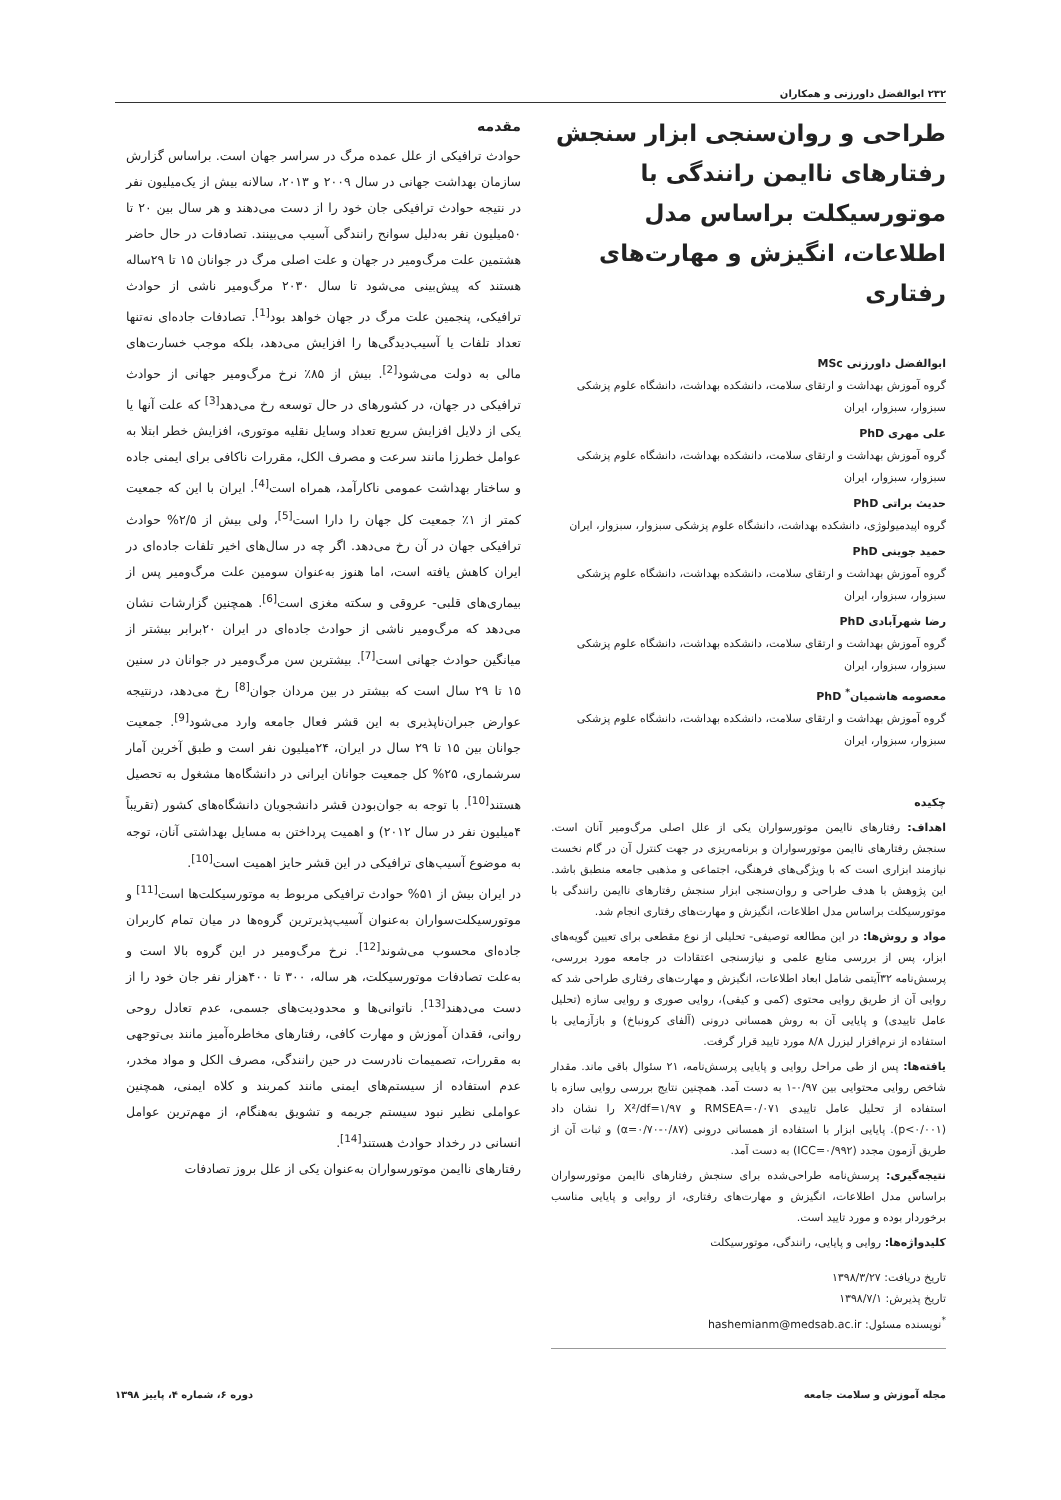۲۳۲ ابوالفضل داورزنی و همکاران
طراحی و روان‌سنجی ابزار سنجش رفتارهای ناایمن رانندگی با موتورسیکلت براساس مدل اطلاعات، انگیزش و مهارت‌های رفتاری
ابوالفضل داورزنی MSc
گروه آموزش بهداشت و ارتقای سلامت، دانشکده بهداشت، دانشگاه علوم پزشکی سبزوار، سبزوار، ایران
علی مهری PhD
گروه آموزش بهداشت و ارتقای سلامت، دانشکده بهداشت، دانشگاه علوم پزشکی سبزوار، سبزوار، ایران
حدیث براتی PhD
گروه اپیدمیولوژی، دانشکده بهداشت، دانشگاه علوم پزشکی سبزوار، سبزوار، ایران
حمید جوینی PhD
گروه آموزش بهداشت و ارتقای سلامت، دانشکده بهداشت، دانشگاه علوم پزشکی سبزوار، سبزوار، ایران
رضا شهرآبادی PhD
گروه آموزش بهداشت و ارتقای سلامت، دانشکده بهداشت، دانشگاه علوم پزشکی سبزوار، سبزوار، ایران
معصومه هاشمیان<sup>*</sup> PhD
گروه آموزش بهداشت و ارتقای سلامت، دانشکده بهداشت، دانشگاه علوم پزشکی سبزوار، سبزوار، ایران
چکیده
اهداف: رفتارهای ناایمن موتورسواران یکی از علل اصلی مرگ‌ومیر آنان است. سنجش رفتارهای ناایمن موتورسواران و برنامه‌ریزی در جهت کنترل آن در گام نخست نیازمند ابزاری است که با ویژگی‌های فرهنگی، اجتماعی و مذهبی جامعه منطبق باشد. این پژوهش با هدف طراحی و روان‌سنجی ابزار سنجش رفتارهای ناایمن رانندگی با موتورسیکلت براساس مدل اطلاعات، انگیزش و مهارت‌های رفتاری انجام شد.
مواد و روش‌ها: در این مطالعه توصیفی- تحلیلی از نوع مقطعی برای تعیین گویه‌های ابزار، پس از بررسی منابع علمی و نیازسنجی اعتقادات در جامعه مورد بررسی، پرسش‌نامه ۳۲آیتمی شامل ابعاد اطلاعات، انگیزش و مهارت‌های رفتاری طراحی شد که روایی آن از طریق روایی محتوی (کمی و کیفی)، روایی صوری و روایی سازه (تحلیل عامل تاییدی) و پایایی آن به روش همسانی درونی (آلفای کرونباخ) و بازآزمایی با استفاده از نرم‌افزار لیزرل ۸/۸ مورد تایید قرار گرفت.
یافته‌ها: پس از طی مراحل روایی و پایایی پرسش‌نامه، ۲۱ سئوال باقی ماند. مقدار شاخص روایی محتوایی بین ۰/۹۷-۱ به دست آمد. همچنین نتایج بررسی روایی سازه با استفاده از تحلیل عامل تاییدی RMSEA=۰/۰۷۱ و X²/df=۱/۹۷ را نشان داد (p<۰/۰۰۱). پایایی ابزار با استفاده از همسانی درونی (α=۰/۷۰-۰/۸۷) و ثبات آن از طریق آزمون مجدد (ICC=۰/۹۹۲) به دست آمد.
نتیجه‌گیری: پرسش‌نامه طراحی‌شده برای سنجش رفتارهای ناایمن موتورسواران براساس مدل اطلاعات، انگیزش و مهارت‌های رفتاری، از روایی و پایایی مناسب برخوردار بوده و مورد تایید است.
کلیدواژه‌ها: روایی و پایایی، رانندگی، موتورسیکلت
تاریخ دریافت: ۱۳۹۸/۳/۲۷
تاریخ پذیرش: ۱۳۹۸/۷/۱
<sup>*</sup> نویسنده مسئول: hashemianm@medsab.ac.ir
مقدمه
حوادث ترافیکی از علل عمده مرگ در سراسر جهان است. براساس گزارش سازمان بهداشت جهانی در سال ۲۰۰۹ و ۲۰۱۳، سالانه بیش از یک‌میلیون نفر در نتیجه حوادث ترافیکی جان خود را از دست می‌دهند و هر سال بین ۲۰ تا ۵۰میلیون نفر به‌دلیل سوانح رانندگی آسیب می‌بینند. تصادفات در حال حاضر هشتمین علت مرگ‌ومیر در جهان و علت اصلی مرگ در جوانان ۱۵ تا ۲۹ساله هستند که پیش‌بینی می‌شود تا سال ۲۰۳۰ مرگ‌ومیر ناشی از حوادث ترافیکی، پنجمین علت مرگ در جهان خواهد بود<sup>[1]</sup>. تصادفات جاده‌ای نه‌تنها تعداد تلفات یا آسیب‌دیدگی‌ها را افزایش می‌دهد، بلکه موجب خسارت‌های مالی به دولت می‌شود<sup>[2]</sup>. بیش از ۸۵٪ نرخ مرگ‌ومیر جهانی از حوادث ترافیکی در جهان، در کشورهای در حال توسعه رخ می‌دهد<sup>[3]</sup> که علت آنها یا یکی از دلایل افزایش سریع تعداد وسایل نقلیه موتوری، افزایش خطر ابتلا به عوامل خطرزا مانند سرعت و مصرف الکل، مقررات ناکافی برای ایمنی جاده و ساختار بهداشت عمومی ناکارآمد، همراه است<sup>[4]</sup>. ایران با این که جمعیت کمتر از ۱٪ جمعیت کل جهان را دارا است<sup>[5]</sup>، ولی بیش از ۲/۵% حوادث ترافیکی جهان در آن رخ می‌دهد. اگر چه در سال‌های اخیر تلفات جاده‌ای در ایران کاهش یافته است، اما هنوز به‌عنوان سومین علت مرگ‌ومیر پس از بیماری‌های قلبی- عروقی و سکته مغزی است<sup>[6]</sup>. همچنین گزارشات نشان می‌دهد که مرگ‌ومیر ناشی از حوادث جاده‌ای در ایران ۲۰برابر بیشتر از میانگین حوادث جهانی است<sup>[7]</sup>. بیشترین سن مرگ‌ومیر در جوانان در سنین ۱۵ تا ۲۹ سال است که بیشتر در بین مردان جوان<sup>[8]</sup> رخ می‌دهد، درنتیجه عوارض جبران‌ناپذیری به این قشر فعال جامعه وارد می‌شود<sup>[9]</sup>. جمعیت جوانان بین ۱۵ تا ۲۹ سال در ایران، ۲۴میلیون نفر است و طبق آخرین آمار سرشماری، ۲۵% کل جمعیت جوانان ایرانی در دانشگاه‌ها مشغول به تحصیل هستند<sup>[10]</sup>. با توجه به جوان‌بودن قشر دانشجویان دانشگاه‌های کشور (تقریباً ۴میلیون نفر در سال ۲۰۱۲) و اهمیت پرداختن به مسایل بهداشتی آنان، توجه به موضوع آسیب‌های ترافیکی در این قشر حایز اهمیت است<sup>[10]</sup>.
در ایران بیش از ۵۱% حوادث ترافیکی مربوط به موتورسیکلت‌ها است<sup>[11]</sup> و موتورسیکلت‌سواران به‌عنوان آسیب‌پذیرترین گروه‌ها در میان تمام کاربران جاده‌ای محسوب می‌شوند<sup>[12]</sup>. نرخ مرگ‌ومیر در این گروه بالا است و به‌علت تصادفات موتورسیکلت، هر ساله، ۳۰۰ تا ۴۰۰هزار نفر جان خود را از دست می‌دهند<sup>[13]</sup>. ناتوانی‌ها و محدودیت‌های جسمی، عدم تعادل روحی روانی، فقدان آموزش و مهارت کافی، رفتارهای مخاطره‌آمیز مانند بی‌توجهی به مقررات، تصمیمات نادرست در حین رانندگی، مصرف الکل و مواد مخدر، عدم استفاده از سیستم‌های ایمنی مانند کمربند و کلاه ایمنی، همچنین عواملی نظیر نبود سیستم جریمه و تشویق به‌هنگام، از مهم‌ترین عوامل انسانی در رخداد حوادث هستند<sup>[14]</sup>.
رفتارهای ناایمن موتورسواران به‌عنوان یکی از علل بروز تصادفات
مجله آموزش و سلامت جامعه دوره ۶، شماره ۴، پاییز ۱۳۹۸